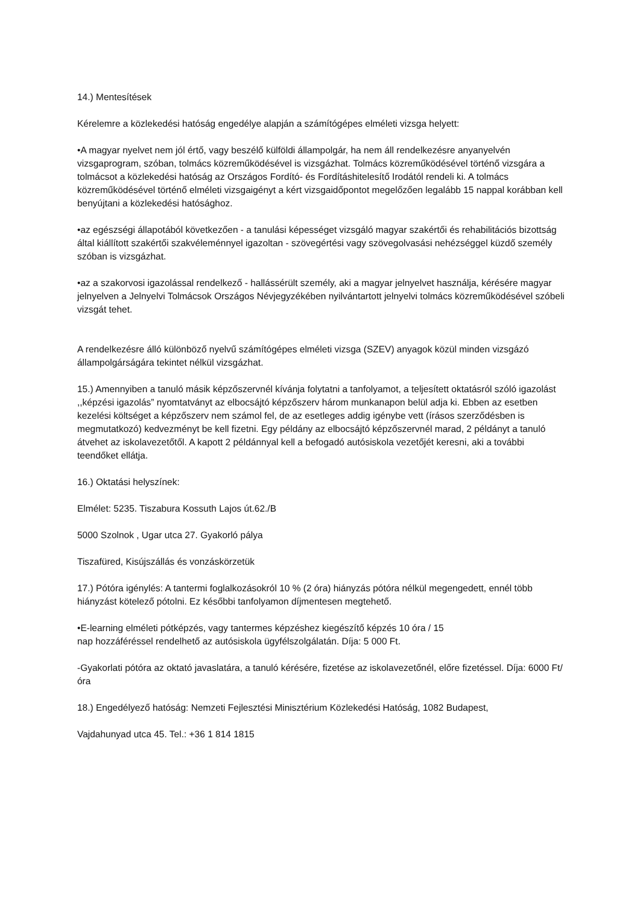14.) Mentesítések
Kérelemre a közlekedési hatóság engedélye alapján a számítógépes elméleti vizsga helyett:
•A magyar nyelvet nem jól értő, vagy beszélő külföldi állampolgár, ha nem áll rendelkezésre anyanyelvén vizsgaprogram, szóban, tolmács közreműködésével is vizsgázhat. Tolmács közreműködésével történő vizsgára a tolmácsot a közlekedési hatóság az Országos Fordító- és Fordításhitelesítő Irodától rendeli ki. A tolmács közreműködésével történő elméleti vizsgaigényt a kért vizsgaidőpontot megelőzően legalább 15 nappal korábban kell benyújtani a közlekedési hatósághoz.
•az egészségi állapotából következően - a tanulási képességet vizsgáló magyar szakértői és rehabilitációs bizottság által kiállított szakértői szakvéleménnyel igazoltan - szövegértési vagy szövegolvasási nehézséggel küzdő személy szóban is vizsgázhat.
•az a szakorvosi igazolással rendelkező - hallássérült személy, aki a magyar jelnyelvet használja, kérésére magyar jelnyelven a Jelnyelvi Tolmácsok Országos Névjegyzékében nyilvántartott jelnyelvi tolmács közreműködésével szóbeli vizsgát tehet.
A rendelkezésre álló különböző nyelvű számítógépes elméleti vizsga (SZEV) anyagok közül minden vizsgázó állampolgárságára tekintet nélkül vizsgázhat.
15.) Amennyiben a tanuló másik képzőszervnél kívánja folytatni a tanfolyamot, a teljesített oktatásról szóló igazolást ,,képzési igazolás” nyomtatványt az elbocsájtó képzőszerv három munkanapon belül adja ki. Ebben az esetben kezelési költséget a képzőszerv nem számol fel, de az esetleges addig igénybe vett (írásos szerződésben is megmutatkozó) kedvezményt be kell fizetni. Egy példány az elbocsájtó képzőszervnél marad, 2 példányt a tanuló átvehet az iskolavezetőtől. A kapott 2 példánnyal kell a befogadó autósiskola vezetőjét keresni, aki a további teendőket ellátja.
16.) Oktatási helyszínek:
Elmélet: 5235. Tiszabura Kossuth Lajos út.62./B
5000 Szolnok , Ugar utca 27. Gyakorló pálya
Tiszafüred, Kisújszállás és vonzáskörzetük
17.) Pótóra igénylés: A tantermi foglalkozásokról 10 % (2 óra) hiányzás pótóra nélkül megengedett, ennél több hiányzást kötelező pótolni. Ez későbbi tanfolyamon díjmentesen megtehető.
•E-learning elméleti pótképzés, vagy tantermes képzéshez kiegészítő képzés 10 óra / 15
nap hozzáféréssel rendelhető az autósiskola ügyfélszolgálatán. Díja: 5 000 Ft.
-Gyakorlati pótóra az oktató javaslatára, a tanuló kérésére, fizetése az iskolavezetőnél, előre fizetéssel. Díja: 6000 Ft/óra
18.) Engedélyező hatóság: Nemzeti Fejlesztési Minisztérium Közlekedési Hatóság, 1082 Budapest,
Vajdahunyad utca 45. Tel.: +36 1 814 1815